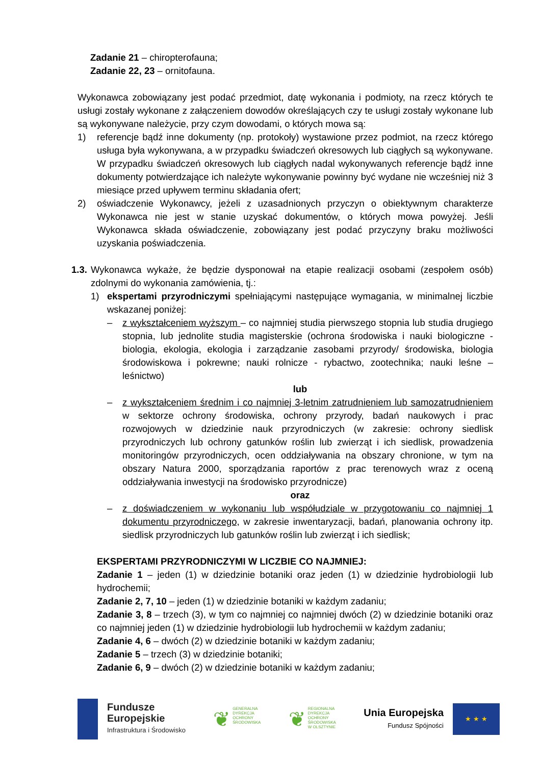Zadanie 21 – chiropterofauna;
Zadanie 22, 23 – ornitofauna.
Wykonawca zobowiązany jest podać przedmiot, datę wykonania i podmioty, na rzecz których te usługi zostały wykonane z załączeniem dowodów określających czy te usługi zostały wykonane lub są wykonywane należycie, przy czym dowodami, o których mowa są:
1) referencje bądź inne dokumenty (np. protokoły) wystawione przez podmiot, na rzecz którego usługa była wykonywana, a w przypadku świadczeń okresowych lub ciągłych są wykonywane. W przypadku świadczeń okresowych lub ciągłych nadal wykonywanych referencje bądź inne dokumenty potwierdzające ich należyte wykonywanie powinny być wydane nie wcześniej niż 3 miesiące przed upływem terminu składania ofert;
2) oświadczenie Wykonawcy, jeżeli z uzasadnionych przyczyn o obiektywnym charakterze Wykonawca nie jest w stanie uzyskać dokumentów, o których mowa powyżej. Jeśli Wykonawca składa oświadczenie, zobowiązany jest podać przyczyny braku możliwości uzyskania poświadczenia.
1.3.
Wykonawca wykaże, że będzie dysponował na etapie realizacji osobami (zespołem osób) zdolnymi do wykonania zamówienia, tj.:
1) ekspertami przyrodniczymi spełniającymi następujące wymagania, w minimalnej liczbie wskazanej poniżej:
– z wykształceniem wyższym – co najmniej studia pierwszego stopnia lub studia drugiego stopnia, lub jednolite studia magisterskie (ochrona środowiska i nauki biologiczne - biologia, ekologia, ekologia i zarządzanie zasobami przyrody/ środowiska, biologia środowiskowa i pokrewne; nauki rolnicze - rybactwo, zootechnika; nauki leśne – leśnictwo)
lub
– z wykształceniem średnim i co najmniej 3-letnim zatrudnieniem lub samozatrudnieniem w sektorze ochrony środowiska, ochrony przyrody, badań naukowych i prac rozwojowych w dziedzinie nauk przyrodniczych (w zakresie: ochrony siedlisk przyrodniczych lub ochrony gatunków roślin lub zwierząt i ich siedlisk, prowadzenia monitoringów przyrodniczych, ocen oddziaływania na obszary chronione, w tym na obszary Natura 2000, sporządzania raportów z prac terenowych wraz z oceną oddziaływania inwestycji na środowisko przyrodnicze)
oraz
– z doświadczeniem w wykonaniu lub współudziale w przygotowaniu co najmniej 1 dokumentu przyrodniczego, w zakresie inwentaryzacji, badań, planowania ochrony itp. siedlisk przyrodniczych lub gatunków roślin lub zwierząt i ich siedlisk;
EKSPERTAMI PRZYRODNICZYMI W LICZBIE CO NAJMNIEJ:
Zadanie 1 – jeden (1) w dziedzinie botaniki oraz jeden (1) w dziedzinie hydrobiologii lub hydrochemii;
Zadanie 2, 7, 10 – jeden (1) w dziedzinie botaniki w każdym zadaniu;
Zadanie 3, 8 – trzech (3), w tym co najmniej co najmniej dwóch (2) w dziedzinie botaniki oraz co najmniej jeden (1) w dziedzinie hydrobiologii lub hydrochemii w każdym zadaniu;
Zadanie 4, 6 – dwóch (2) w dziedzinie botaniki w każdym zadaniu;
Zadanie 5 – trzech (3) w dziedzinie botaniki;
Zadanie 6, 9 – dwóch (2) w dziedzinie botaniki w każdym zadaniu;
Fundusze
Europejskie
Infrastruktura i Środowisko
❦ GENERALNA
DYREKCJA
OCHRONY
ŚRODOWISKA
❦ REGIONALNA
DYREKCJA
OCHRONY
ŚRODOWISKA
W OLSZTYNIE
Unia Europejska
Fundusz Spójności
★ ★ ★